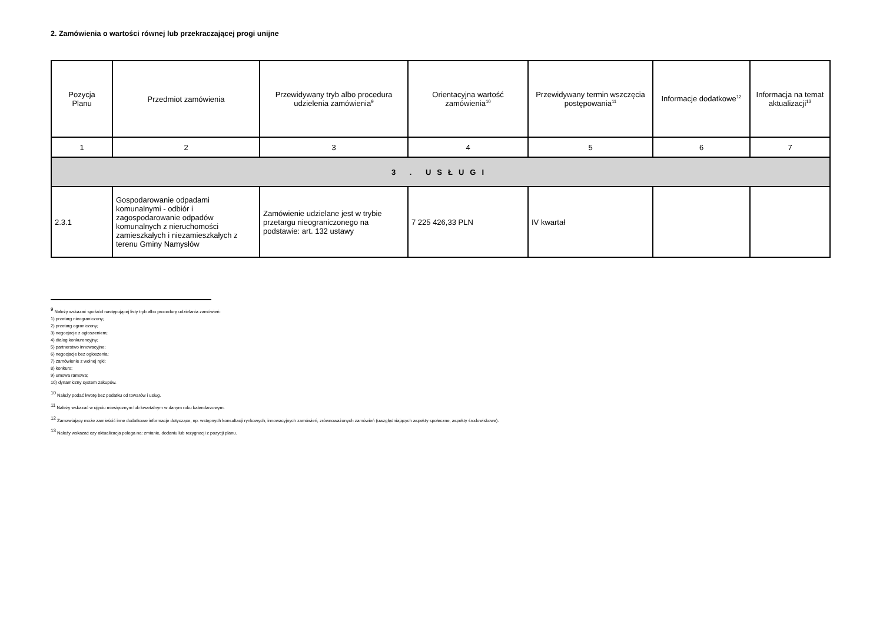2. Zamówienia o wartości równej lub przekraczającej progi unijne
| Pozycja Planu | Przedmiot zamówienia | Przewidywany tryb albo procedura udzielenia zamówienia<sup>9</sup> | Orientacyjna wartość zamówienia<sup>10</sup> | Przewidywany termin wszczęcia postępowania<sup>11</sup> | Informacje dodatkowe<sup>12</sup> | Informacja na temat aktualizacji<sup>13</sup> |
| --- | --- | --- | --- | --- | --- | --- |
| 1 | 2 | 3 | 4 | 5 | 6 | 7 |
| 3 . USŁUGI | | | | | | |
| 2.3.1 | Gospodarowanie odpadami komunalnymi - odbiór i zagospodarowanie odpadów komunalnych z nieruchomości zamieszkałych i niezamieszkałych z terenu Gminy Namysłów | Zamówienie udzielane jest w trybie przetargu nieograniczonego na podstawie: art. 132 ustawy | 7 225 426,33 PLN | IV kwartał | | |
<sup>9</sup> Należy wskazać spośród następującej listy tryb albo procedurę udzielania zamówień:
1) przetarg nieograniczony;
2) przetarg ograniczony;
3) negocjacje z ogłoszeniem;
4) dialog konkurencyjny;
5) partnerstwo innowacyjne;
6) negocjacje bez ogłoszenia;
7) zamówienie z wolnej ręki;
8) konkurs;
9) umowa ramowa;
10) dynamiczny system zakupów.
<sup>10</sup> Należy podać kwotę bez podatku od towarów i usług.
<sup>11</sup> Należy wskazać w ujęciu miesięcznym lub kwartalnym w danym roku kalendarzowym.
<sup>12</sup> Zamawiający może zamieścić inne dodatkowe informacje dotyczące, np. wstępnych konsultacji rynkowych, innowacyjnych zamówień, zrównoważonych zamówień (uwzględniających aspekty społeczne, aspekty środowiskowe).
<sup>13</sup> Należy wskazać czy aktualizacja polega na: zmianie, dodaniu lub rezygnacji z pozycji planu.